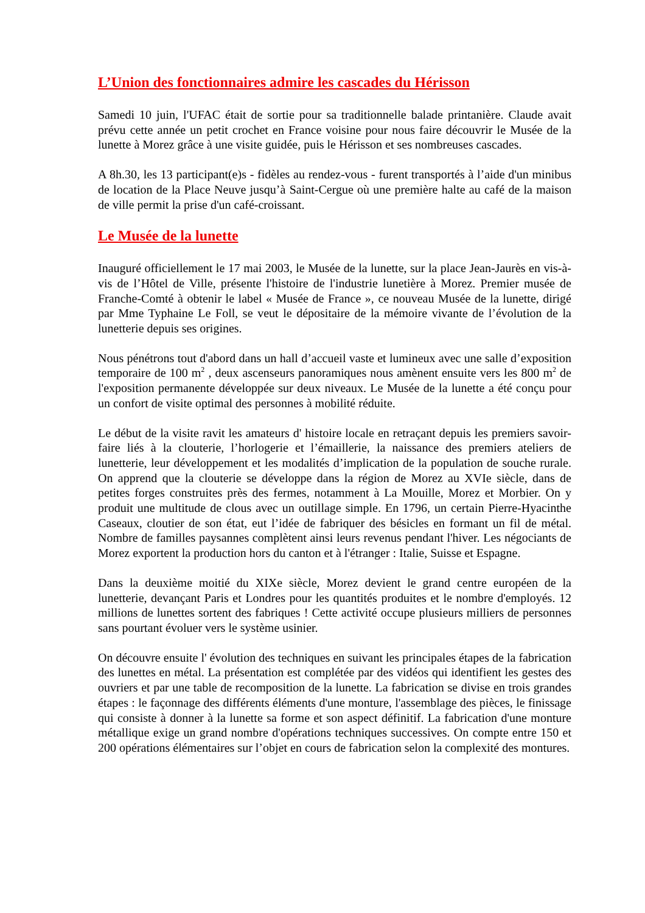L’Union des fonctionnaires admire les cascades du Hérisson
Samedi 10 juin, l'UFAC était de sortie pour sa traditionnelle balade printanière. Claude avait prévu cette année un petit crochet en France voisine pour nous faire découvrir le Musée de la lunette à Morez grâce à une visite guidée, puis le Hérisson et ses nombreuses cascades.
A 8h.30, les 13 participant(e)s - fidèles au rendez-vous - furent transportés à l’aide d'un minibus de location de la Place Neuve jusqu’à Saint-Cergue où une première halte au café de la maison de ville permit la prise d'un café-croissant.
Le Musée de la lunette
Inauguré officiellement le 17 mai 2003, le Musée de la lunette, sur la place Jean-Jaurès en vis-à-vis de l’Hôtel de Ville, présente l'histoire de l'industrie lunetière à Morez. Premier musée de Franche-Comté à obtenir le label « Musée de France », ce nouveau Musée de la lunette, dirigé par Mme Typhaine Le Foll, se veut le dépositaire de la mémoire vivante de l’évolution de la lunetterie depuis ses origines.
Nous pénétrons tout d'abord dans un hall d’accueil vaste et lumineux avec une salle d’exposition temporaire de 100 m<sup>2</sup> , deux ascenseurs panoramiques nous amènent ensuite vers les 800 m<sup>2</sup> de l'exposition permanente développée sur deux niveaux. Le Musée de la lunette a été conçu pour un confort de visite optimal des personnes à mobilité réduite.
Le début de la visite ravit les amateurs d' histoire locale en retraçant depuis les premiers savoir-faire liés à la clouterie, l’horlogerie et l’émaillerie, la naissance des premiers ateliers de lunetterie, leur développement et les modalités d’implication de la population de souche rurale. On apprend que la clouterie se développe dans la région de Morez au XVIe siècle, dans de petites forges construites près des fermes, notamment à La Mouille, Morez et Morbier. On y produit une multitude de clous avec un outillage simple. En 1796, un certain Pierre-Hyacinthe Caseaux, cloutier de son état, eut l’idée de fabriquer des bésicles en formant un fil de métal. Nombre de familles paysannes complètent ainsi leurs revenus pendant l'hiver. Les négociants de Morez exportent la production hors du canton et à l'étranger : Italie, Suisse et Espagne.
Dans la deuxième moitié du XIXe siècle, Morez devient le grand centre européen de la lunetterie, devançant Paris et Londres pour les quantités produites et le nombre d'employés. 12 millions de lunettes sortent des fabriques ! Cette activité occupe plusieurs milliers de personnes sans pourtant évoluer vers le système usinier.
On découvre ensuite l' évolution des techniques en suivant les principales étapes de la fabrication des lunettes en métal. La présentation est complétée par des vidéos qui identifient les gestes des ouvriers et par une table de recomposition de la lunette. La fabrication se divise en trois grandes étapes : le façonnage des différents éléments d'une monture, l'assemblage des pièces, le finissage qui consiste à donner à la lunette sa forme et son aspect définitif. La fabrication d'une monture métallique exige un grand nombre d'opérations techniques successives. On compte entre 150 et 200 opérations élémentaires sur l’objet en cours de fabrication selon la complexité des montures.